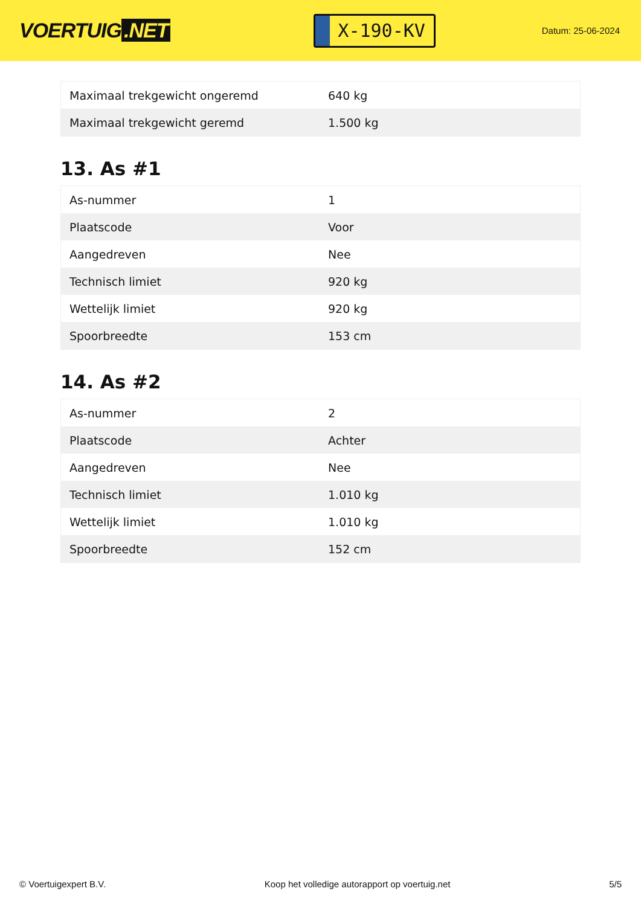VOERTUIG.NET
X-190-KV
Datum: 25-06-2024
| Maximaal trekgewicht ongeremd | 640 kg |
| Maximaal trekgewicht geremd | 1.500 kg |
13. As #1
| As-nummer | 1 |
| Plaatscode | Voor |
| Aangedreven | Nee |
| Technisch limiet | 920 kg |
| Wettelijk limiet | 920 kg |
| Spoorbreedte | 153 cm |
14. As #2
| As-nummer | 2 |
| Plaatscode | Achter |
| Aangedreven | Nee |
| Technisch limiet | 1.010 kg |
| Wettelijk limiet | 1.010 kg |
| Spoorbreedte | 152 cm |
© Voertuigexpert B.V. Koop het volledige autorapport op voertuig.net 5/5